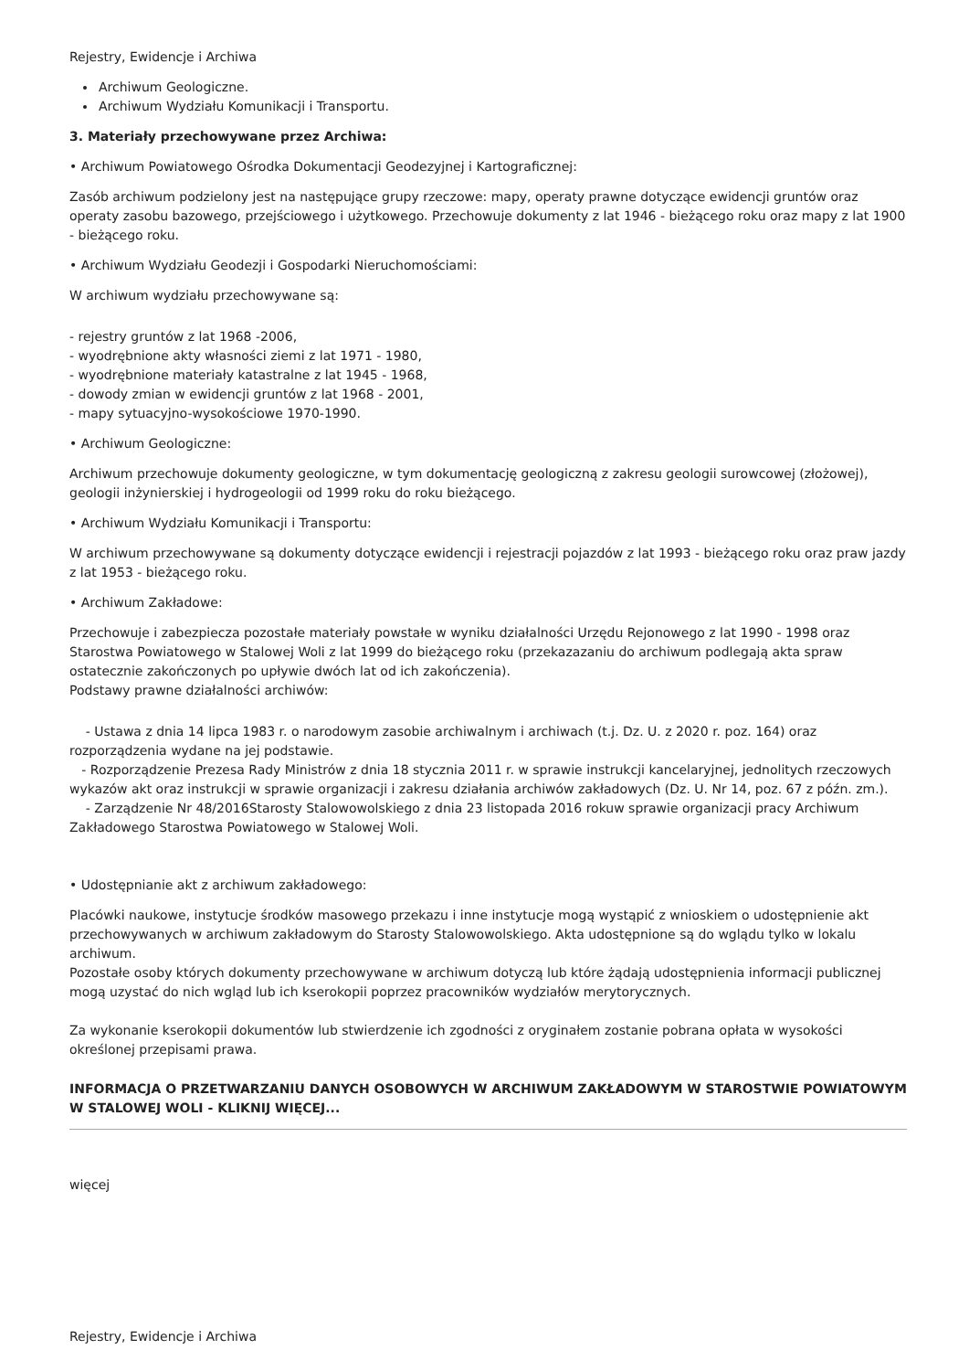Rejestry, Ewidencje i Archiwa
Archiwum Geologiczne.
Archiwum Wydziału Komunikacji i Transportu.
3. Materiały przechowywane przez Archiwa:
• Archiwum Powiatowego Ośrodka Dokumentacji Geodezyjnej i Kartograficznej:
Zasób archiwum podzielony jest na następujące grupy rzeczowe: mapy, operaty prawne dotyczące ewidencji gruntów oraz operaty zasobu bazowego, przejściowego i użytkowego. Przechowuje dokumenty z lat 1946 - bieżącego roku oraz mapy z lat 1900 - bieżącego roku.
• Archiwum Wydziału Geodezji i Gospodarki Nieruchomościami:
W archiwum wydziału przechowywane są:
- rejestry gruntów z lat 1968 -2006,
- wyodrębnione akty własności ziemi z lat 1971 - 1980,
- wyodrębnione materiały katastralne z lat 1945 - 1968,
- dowody zmian w ewidencji gruntów z lat 1968 - 2001,
- mapy sytuacyjno-wysokościowe 1970-1990.
• Archiwum Geologiczne:
Archiwum przechowuje dokumenty geologiczne, w tym dokumentację geologiczną z zakresu geologii surowcowej (złożowej), geologii inżynierskiej i hydrogeologii od 1999 roku do roku bieżącego.
• Archiwum Wydziału Komunikacji i Transportu:
W archiwum przechowywane są dokumenty dotyczące ewidencji i rejestracji pojazdów z lat 1993 - bieżącego roku oraz praw jazdy z lat 1953 - bieżącego roku.
• Archiwum Zakładowe:
Przechowuje i zabezpiecza pozostałe materiały powstałe w wyniku działalności Urzędu Rejonowego z lat 1990 - 1998 oraz Starostwa Powiatowego w Stalowej Woli z lat 1999 do bieżącego roku (przekazazaniu do archiwum podlegają akta spraw ostatecznie zakończonych po upływie dwóch lat od ich zakończenia).
Podstawy prawne działalności archiwów:
- Ustawa z dnia 14 lipca 1983 r. o narodowym zasobie archiwalnym i archiwach (t.j. Dz. U. z 2020 r. poz. 164) oraz rozporządzenia wydane na jej podstawie.
- Rozporządzenie Prezesa Rady Ministrów z dnia 18 stycznia 2011 r. w sprawie instrukcji kancelaryjnej, jednolitych rzeczowych wykazów akt oraz instrukcji w sprawie organizacji i zakresu działania archiwów zakładowych (Dz. U. Nr 14, poz. 67 z późn. zm.).
- Zarządzenie Nr 48/2016Starosty Stalowowolskiego z dnia 23 listopada 2016 rokuw sprawie organizacji pracy Archiwum Zakładowego Starostwa Powiatowego w Stalowej Woli.
• Udostępnianie akt z archiwum zakładowego:
Placówki naukowe, instytucje środków masowego przekazu i inne instytucje mogą wystąpić z wnioskiem o udostępnienie akt przechowywanych w archiwum zakładowym do Starosty Stalowowolskiego. Akta udostępnione są do wglądu tylko w lokalu archiwum.
Pozostałe osoby których dokumenty przechowywane w archiwum dotyczą lub które żądają udostępnienia informacji publicznej mogą uzystać do nich wgląd lub ich kserokopii poprzez pracowników wydziałów merytorycznych.
Za wykonanie kserokopii dokumentów lub stwierdzenie ich zgodności z oryginałem zostanie pobrana opłata w wysokości określonej przepisami prawa.
INFORMACJA O PRZETWARZANIU DANYCH OSOBOWYCH W ARCHIWUM ZAKŁADOWYM W STAROSTWIE POWIATOWYM W STALOWEJ WOLI - KLIKNIJ WIĘCEJ...
więcej
Rejestry, Ewidencje i Archiwa